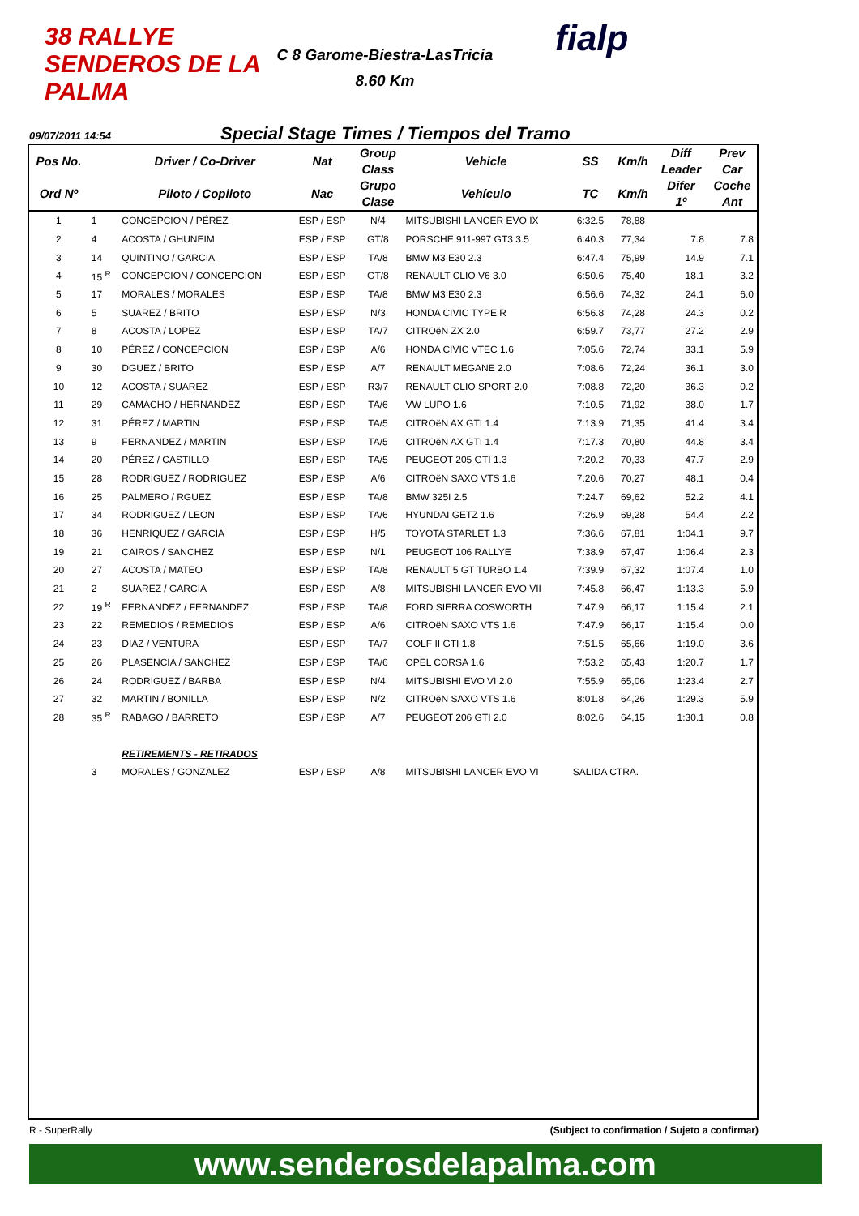38 RALLYE SENDEROS DE LA PALMA
C 8 Garome-Biestra-LasTricia
8.60 Km
fialp
09/07/2011 14:54 Special Stage Times / Tiempos del Tramo
| Pos No. | | Driver / Co-Driver | Nat | Group Class | Vehicle | SS | Km/h | Diff Leader | Prev Car |
| --- | --- | --- | --- | --- | --- | --- | --- | --- | --- |
| Ord Nº | | Piloto / Copiloto | Nac | Grupo Clase | Vehículo | TC | Km/h | Difer 1º | Coche Ant |
| 1 | 1 | CONCEPCION / PÉREZ | ESP / ESP | N/4 | MITSUBISHI LANCER EVO IX | 6:32.5 | 78,88 | | |
| 2 | 4 | ACOSTA / GHUNEIM | ESP / ESP | GT/8 | PORSCHE 911-997 GT3 3.5 | 6:40.3 | 77,34 | 7.8 | 7.8 |
| 3 | 14 | QUINTINO / GARCIA | ESP / ESP | TA/8 | BMW M3 E30 2.3 | 6:47.4 | 75,99 | 14.9 | 7.1 |
| 4 | 15 <sup>R</sup> | CONCEPCION / CONCEPCION | ESP / ESP | GT/8 | RENAULT CLIO V6 3.0 | 6:50.6 | 75,40 | 18.1 | 3.2 |
| 5 | 17 | MORALES / MORALES | ESP / ESP | TA/8 | BMW M3 E30 2.3 | 6:56.6 | 74,32 | 24.1 | 6.0 |
| 6 | 5 | SUAREZ / BRITO | ESP / ESP | N/3 | HONDA CIVIC TYPE R | 6:56.8 | 74,28 | 24.3 | 0.2 |
| 7 | 8 | ACOSTA / LOPEZ | ESP / ESP | TA/7 | CITROëN ZX 2.0 | 6:59.7 | 73,77 | 27.2 | 2.9 |
| 8 | 10 | PÉREZ / CONCEPCION | ESP / ESP | A/6 | HONDA CIVIC VTEC 1.6 | 7:05.6 | 72,74 | 33.1 | 5.9 |
| 9 | 30 | DGUEZ / BRITO | ESP / ESP | A/7 | RENAULT MEGANE 2.0 | 7:08.6 | 72,24 | 36.1 | 3.0 |
| 10 | 12 | ACOSTA / SUAREZ | ESP / ESP | R3/7 | RENAULT CLIO SPORT 2.0 | 7:08.8 | 72,20 | 36.3 | 0.2 |
| 11 | 29 | CAMACHO / HERNANDEZ | ESP / ESP | TA/6 | VW LUPO 1.6 | 7:10.5 | 71,92 | 38.0 | 1.7 |
| 12 | 31 | PÉREZ / MARTIN | ESP / ESP | TA/5 | CITROëN AX GTI 1.4 | 7:13.9 | 71,35 | 41.4 | 3.4 |
| 13 | 9 | FERNANDEZ / MARTIN | ESP / ESP | TA/5 | CITROëN AX GTI 1.4 | 7:17.3 | 70,80 | 44.8 | 3.4 |
| 14 | 20 | PÉREZ / CASTILLO | ESP / ESP | TA/5 | PEUGEOT 205 GTI 1.3 | 7:20.2 | 70,33 | 47.7 | 2.9 |
| 15 | 28 | RODRIGUEZ / RODRIGUEZ | ESP / ESP | A/6 | CITROëN SAXO VTS 1.6 | 7:20.6 | 70,27 | 48.1 | 0.4 |
| 16 | 25 | PALMERO / RGUEZ | ESP / ESP | TA/8 | BMW 325I 2.5 | 7:24.7 | 69,62 | 52.2 | 4.1 |
| 17 | 34 | RODRIGUEZ / LEON | ESP / ESP | TA/6 | HYUNDAI GETZ 1.6 | 7:26.9 | 69,28 | 54.4 | 2.2 |
| 18 | 36 | HENRIQUEZ / GARCIA | ESP / ESP | H/5 | TOYOTA STARLET 1.3 | 7:36.6 | 67,81 | 1:04.1 | 9.7 |
| 19 | 21 | CAIROS / SANCHEZ | ESP / ESP | N/1 | PEUGEOT 106 RALLYE | 7:38.9 | 67,47 | 1:06.4 | 2.3 |
| 20 | 27 | ACOSTA / MATEO | ESP / ESP | TA/8 | RENAULT 5 GT TURBO 1.4 | 7:39.9 | 67,32 | 1:07.4 | 1.0 |
| 21 | 2 | SUAREZ / GARCIA | ESP / ESP | A/8 | MITSUBISHI LANCER EVO VII | 7:45.8 | 66,47 | 1:13.3 | 5.9 |
| 22 | 19 <sup>R</sup> | FERNANDEZ / FERNANDEZ | ESP / ESP | TA/8 | FORD SIERRA COSWORTH | 7:47.9 | 66,17 | 1:15.4 | 2.1 |
| 23 | 22 | REMEDIOS / REMEDIOS | ESP / ESP | A/6 | CITROëN SAXO VTS 1.6 | 7:47.9 | 66,17 | 1:15.4 | 0.0 |
| 24 | 23 | DIAZ / VENTURA | ESP / ESP | TA/7 | GOLF II GTI 1.8 | 7:51.5 | 65,66 | 1:19.0 | 3.6 |
| 25 | 26 | PLASENCIA / SANCHEZ | ESP / ESP | TA/6 | OPEL CORSA 1.6 | 7:53.2 | 65,43 | 1:20.7 | 1.7 |
| 26 | 24 | RODRIGUEZ / BARBA | ESP / ESP | N/4 | MITSUBISHI EVO VI 2.0 | 7:55.9 | 65,06 | 1:23.4 | 2.7 |
| 27 | 32 | MARTIN / BONILLA | ESP / ESP | N/2 | CITROëN SAXO VTS 1.6 | 8:01.8 | 64,26 | 1:29.3 | 5.9 |
| 28 | 35 <sup>R</sup> | RABAGO / BARRETO | ESP / ESP | A/7 | PEUGEOT 206 GTI 2.0 | 8:02.6 | 64,15 | 1:30.1 | 0.8 |
| | | RETIREMENTS - RETIRADOS | | | | | | | |
| | 3 | MORALES / GONZALEZ | ESP / ESP | A/8 | MITSUBISHI LANCER EVO VI | SALIDA CTRA. | | | |
R - SuperRally (Subject to confirmation / Sujeto a confirmar)
www.senderosdelapalma.com